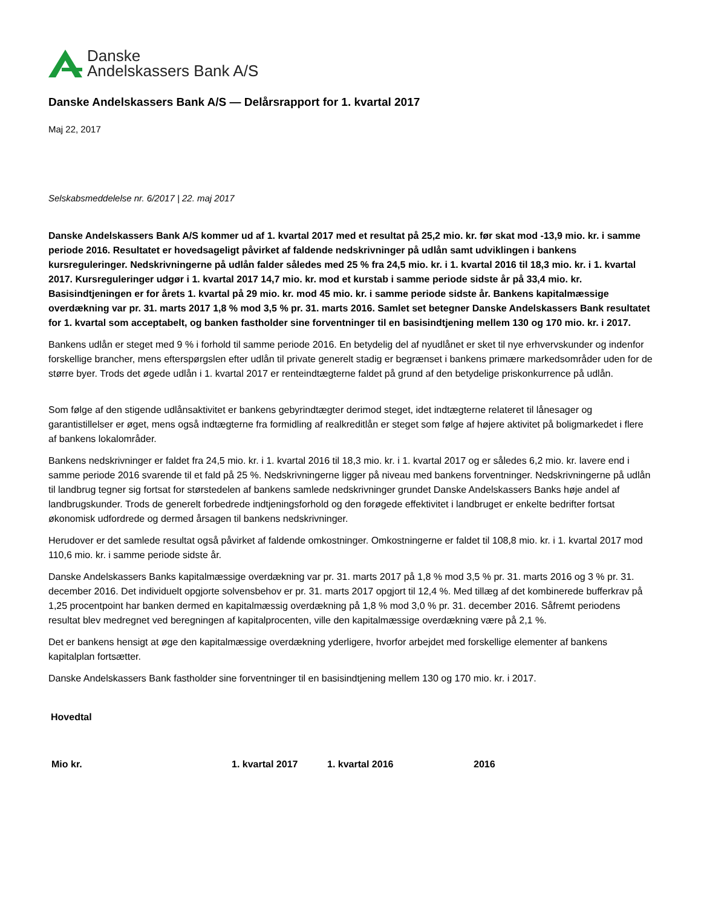Danske
Andelskassers Bank A/S
Danske Andelskassers Bank A/S — Delårsrapport for 1. kvartal 2017
Maj 22, 2017
Selskabsmeddelelse nr. 6/2017 | 22. maj 2017
Danske Andelskassers Bank A/S kommer ud af 1. kvartal 2017 med et resultat på 25,2 mio. kr. før skat mod -13,9 mio. kr. i samme periode 2016. Resultatet er hovedsageligt påvirket af faldende nedskrivninger på udlån samt udviklingen i bankens kursreguleringer. Nedskrivningerne på udlån falder således med 25 % fra 24,5 mio. kr. i 1. kvartal 2016 til 18,3 mio. kr. i 1. kvartal 2017. Kursreguleringer udgør i 1. kvartal 2017 14,7 mio. kr. mod et kurstab i samme periode sidste år på 33,4 mio. kr. Basisindtjeningen er for årets 1. kvartal på 29 mio. kr. mod 45 mio. kr. i samme periode sidste år. Bankens kapitalmæssige overdækning var pr. 31. marts 2017 1,8 % mod 3,5 % pr. 31. marts 2016. Samlet set betegner Danske Andelskassers Bank resultatet for 1. kvartal som acceptabelt, og banken fastholder sine forventninger til en basisindtjening mellem 130 og 170 mio. kr. i 2017.
Bankens udlån er steget med 9 % i forhold til samme periode 2016. En betydelig del af nyudlånet er sket til nye erhvervskunder og indenfor forskellige brancher, mens efterspørgslen efter udlån til private generelt stadig er begrænset i bankens primære markedsområder uden for de større byer. Trods det øgede udlån i 1. kvartal 2017 er renteindtægterne faldet på grund af den betydelige priskonkurrence på udlån.
Som følge af den stigende udlånsaktivitet er bankens gebyrindtægter derimod steget, idet indtægterne relateret til lånesager og garantistillelser er øget, mens også indtægterne fra formidling af realkreditlån er steget som følge af højere aktivitet på boligmarkedet i flere af bankens lokalområder.
Bankens nedskrivninger er faldet fra 24,5 mio. kr. i 1. kvartal 2016 til 18,3 mio. kr. i 1. kvartal 2017 og er således 6,2 mio. kr. lavere end i samme periode 2016 svarende til et fald på 25 %. Nedskrivningerne ligger på niveau med bankens forventninger. Nedskrivningerne på udlån til landbrug tegner sig fortsat for størstedelen af bankens samlede nedskrivninger grundet Danske Andelskassers Banks høje andel af landbrugskunder. Trods de generelt forbedrede indtjeningsforhold og den forøgede effektivitet i landbruget er enkelte bedrifter fortsat økonomisk udfordrede og dermed årsagen til bankens nedskrivninger.
Herudover er det samlede resultat også påvirket af faldende omkostninger. Omkostningerne er faldet til 108,8 mio. kr. i 1. kvartal 2017 mod 110,6 mio. kr. i samme periode sidste år.
Danske Andelskassers Banks kapitalmæssige overdækning var pr. 31. marts 2017 på 1,8 % mod 3,5 % pr. 31. marts 2016 og 3 % pr. 31. december 2016. Det individuelt opgjorte solvensbehov er pr. 31. marts 2017 opgjort til 12,4 %. Med tillæg af det kombinerede bufferkrav på 1,25 procentpoint har banken dermed en kapitalmæssig overdækning på 1,8 % mod 3,0 % pr. 31. december 2016. Såfremt periodens resultat blev medregnet ved beregningen af kapitalprocenten, ville den kapitalmæssige overdækning være på 2,1 %.
Det er bankens hensigt at øge den kapitalmæssige overdækning yderligere, hvorfor arbejdet med forskellige elementer af bankens kapitalplan fortsætter.
Danske Andelskassers Bank fastholder sine forventninger til en basisindtjening mellem 130 og 170 mio. kr. i 2017.
Hovedtal
| Mio kr. | 1. kvartal 2017 | 1. kvartal 2016 | 2016 |
| --- | --- | --- | --- |